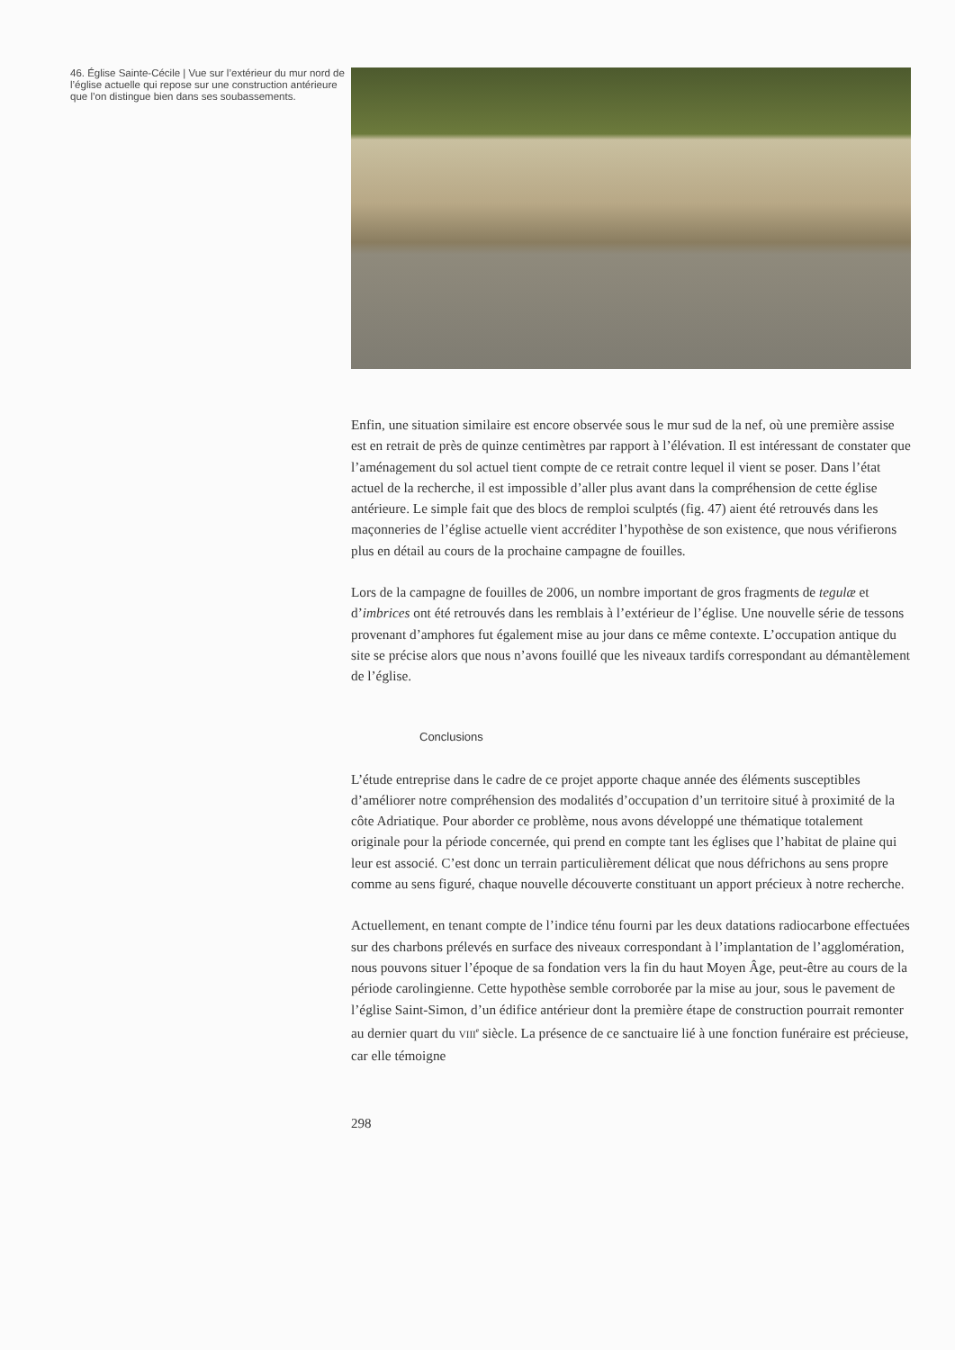46. Église Sainte-Cécile | Vue sur l’extérieur du mur nord de l’église actuelle qui repose sur une construction antérieure que l’on distingue bien dans ses soubassements.
Enfin, une situation similaire est encore observée sous le mur sud de la nef, où une première assise est en retrait de près de quinze centimètres par rapport à l’élévation. Il est intéressant de constater que l’aménagement du sol actuel tient compte de ce retrait contre lequel il vient se poser. Dans l’état actuel de la recherche, il est impossible d’aller plus avant dans la compréhension de cette église antérieure. Le simple fait que des blocs de remploi sculptés (fig. 47) aient été retrouvés dans les maçonneries de l’église actuelle vient accréditer l’hypothèse de son existence, que nous vérifierons plus en détail au cours de la prochaine campagne de fouilles.
Lors de la campagne de fouilles de 2006, un nombre important de gros fragments de tegulæ et d’imbrices ont été retrouvés dans les remblais à l’extérieur de l’église. Une nouvelle série de tessons provenant d’amphores fut également mise au jour dans ce même contexte. L’occupation antique du site se précise alors que nous n’avons fouillé que les niveaux tardifs correspondant au démantèlement de l’église.
Conclusions
L’étude entreprise dans le cadre de ce projet apporte chaque année des éléments susceptibles d’améliorer notre compréhension des modalités d’occupation d’un territoire situé à proximité de la côte Adriatique. Pour aborder ce problème, nous avons développé une thématique totalement originale pour la période concernée, qui prend en compte tant les églises que l’habitat de plaine qui leur est associé. C’est donc un terrain particulièrement délicat que nous défrichons au sens propre comme au sens figuré, chaque nouvelle découverte constituant un apport précieux à notre recherche.
Actuellement, en tenant compte de l’indice ténu fourni par les deux datations radiocarbone effectuées sur des charbons prélevés en surface des niveaux correspondant à l’implantation de l’agglomération, nous pouvons situer l’époque de sa fondation vers la fin du haut Moyen Âge, peut-être au cours de la période carolingienne. Cette hypothèse semble corroborée par la mise au jour, sous le pavement de l’église Saint-Simon, d’un édifice antérieur dont la première étape de construction pourrait remonter au dernier quart du VIII<sup>e</sup> siècle. La présence de ce sanctuaire lié à une fonction funéraire est précieuse, car elle témoigne
298